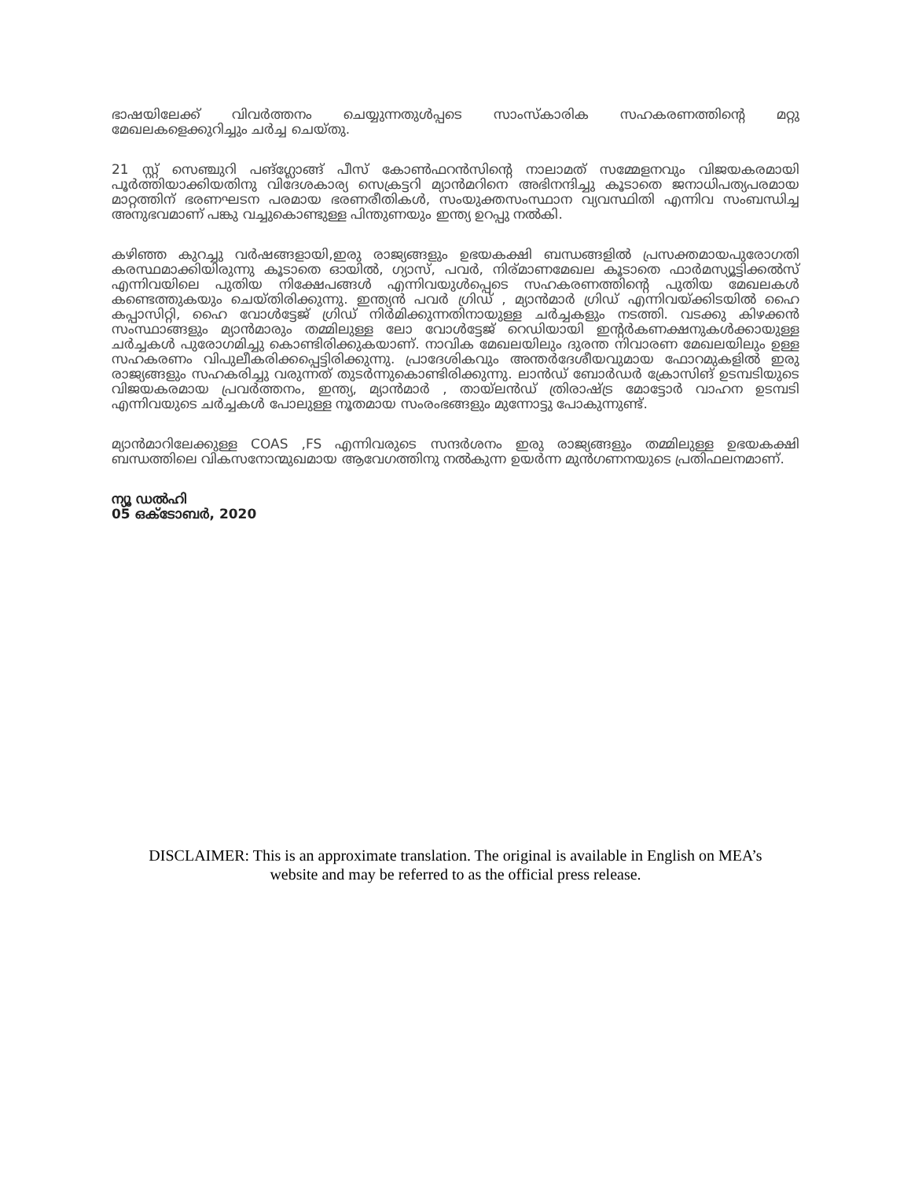ഭാഷയിലേക്ക് വിവർത്തനം ചെയ്യുന്നതുൾപ്പടെ സാംസ്‌കാരിക സഹകരണത്തിന്റെ മറ്റു മേഖലകളെക്കുറിച്ചും ചർച്ച ചെയ്തു.
21 സ്റ്റ് സെഞ്ചുറി പങ്ഗ്ലോങ്ങ് പീസ് കോൺഫറൻസിന്റെ നാലാമത് സമ്മേളനവും വിജയകരമായി പൂർത്തിയാക്കിയതിനു വിദേശകാര്യ സെക്രട്ടറി മ്യാൻമറിനെ അഭിനന്ദിച്ചു കൂടാതെ ജനാധിപത്യപരമായ മാറ്റത്തിന് ഭരണഘടന പരമായ ഭരണരീതികൾ, സംയുക്തസംസ്ഥാന വ്യവസ്ഥിതി എന്നിവ സംബന്ധിച്ച അനുഭവമാണ് പങ്കു വച്ചുകൊണ്ടുള്ള പിന്തുണയും ഇന്ത്യ ഉറപ്പു നൽകി.
കഴിഞ്ഞ കുറച്ചു വർഷങ്ങളായി,ഇരു രാജ്യങ്ങളും ഉഭയകക്ഷി ബന്ധങ്ങളിൽ പ്രസക്തമായപുരോഗതി കരസ്ഥമാക്കിയിരുന്നു കൂടാതെ ഓയിൽ, ഗ്യാസ്, പവർ, നിര്മാണമേഖല കൂടാതെ ഫാർമസ്യൂട്ടിക്കൽസ് എന്നിവയിലെ പുതിയ നിക്ഷേപങ്ങൾ എന്നിവയുൾപ്പെടെ സഹകരണത്തിന്റെ പുതിയ മേഖലകൾ കണ്ടെത്തുകയും ചെയ്തിരിക്കുന്നു. ഇന്ത്യൻ പവർ ഗ്രിഡ് , മ്യാൻമാർ ഗ്രിഡ് എന്നിവയ്ക്കിടയിൽ ഹൈ കപ്പാസിറ്റി, ഹൈ വോൾട്ടേജ് ഗ്രിഡ് നിർമിക്കുന്നതിനായുള്ള ചർച്ചകളും നടത്തി. വടക്കു കിഴക്കൻ സംസ്ഥാങ്ങളും മ്യാൻമാരും തമ്മിലുള്ള ലോ വോൾട്ടേജ് റെഡിയായി ഇന്റർകണക്ഷനുകൾക്കായുള്ള ചർച്ചകൾ പുരോഗമിച്ചു കൊണ്ടിരിക്കുകയാണ്. നാവിക മേഖലയിലും ദുരന്ത നിവാരണ മേഖലയിലും ഉള്ള സഹകരണം വിപുലീകരിക്കപ്പെട്ടിരിക്കുന്നു. പ്രാദേശികവും അന്തർദേശീയവുമായ ഫോറമുകളിൽ ഇരു രാജ്യങ്ങളും സഹകരിച്ചു വരുന്നത് തുടർന്നുകൊണ്ടിരിക്കുന്നു. ലാൻഡ് ബോർഡർ ക്രോസിങ് ഉടമ്പടിയുടെ വിജയകരമായ പ്രവർത്തനം, ഇന്ത്യ, മ്യാൻമാർ , തായ്‌ലൻഡ് ത്രിരാഷ്ട്ര മോട്ടോർ വാഹന ഉടമ്പടി എന്നിവയുടെ ചർച്ചകൾ പോലുള്ള നൂതമായ സംരംഭങ്ങളും മുന്നോട്ടു പോകുന്നുണ്ട്.
മ്യാൻമാറിലേക്കുള്ള COAS ,FS എന്നിവരുടെ സന്ദർശനം ഇരു രാജ്യങ്ങളും തമ്മിലുള്ള ഉഭയകക്ഷി ബന്ധത്തിലെ വികസനോന്മുഖമായ ആവേഗത്തിനു നൽകുന്ന ഉയർന്ന മുൻഗണനയുടെ പ്രതിഫലനമാണ്.
ന്യൂ ഡൽഹി
05 ഒക്ടോബർ, 2020
DISCLAIMER: This is an approximate translation. The original is available in English on MEA’s website and may be referred to as the official press release.